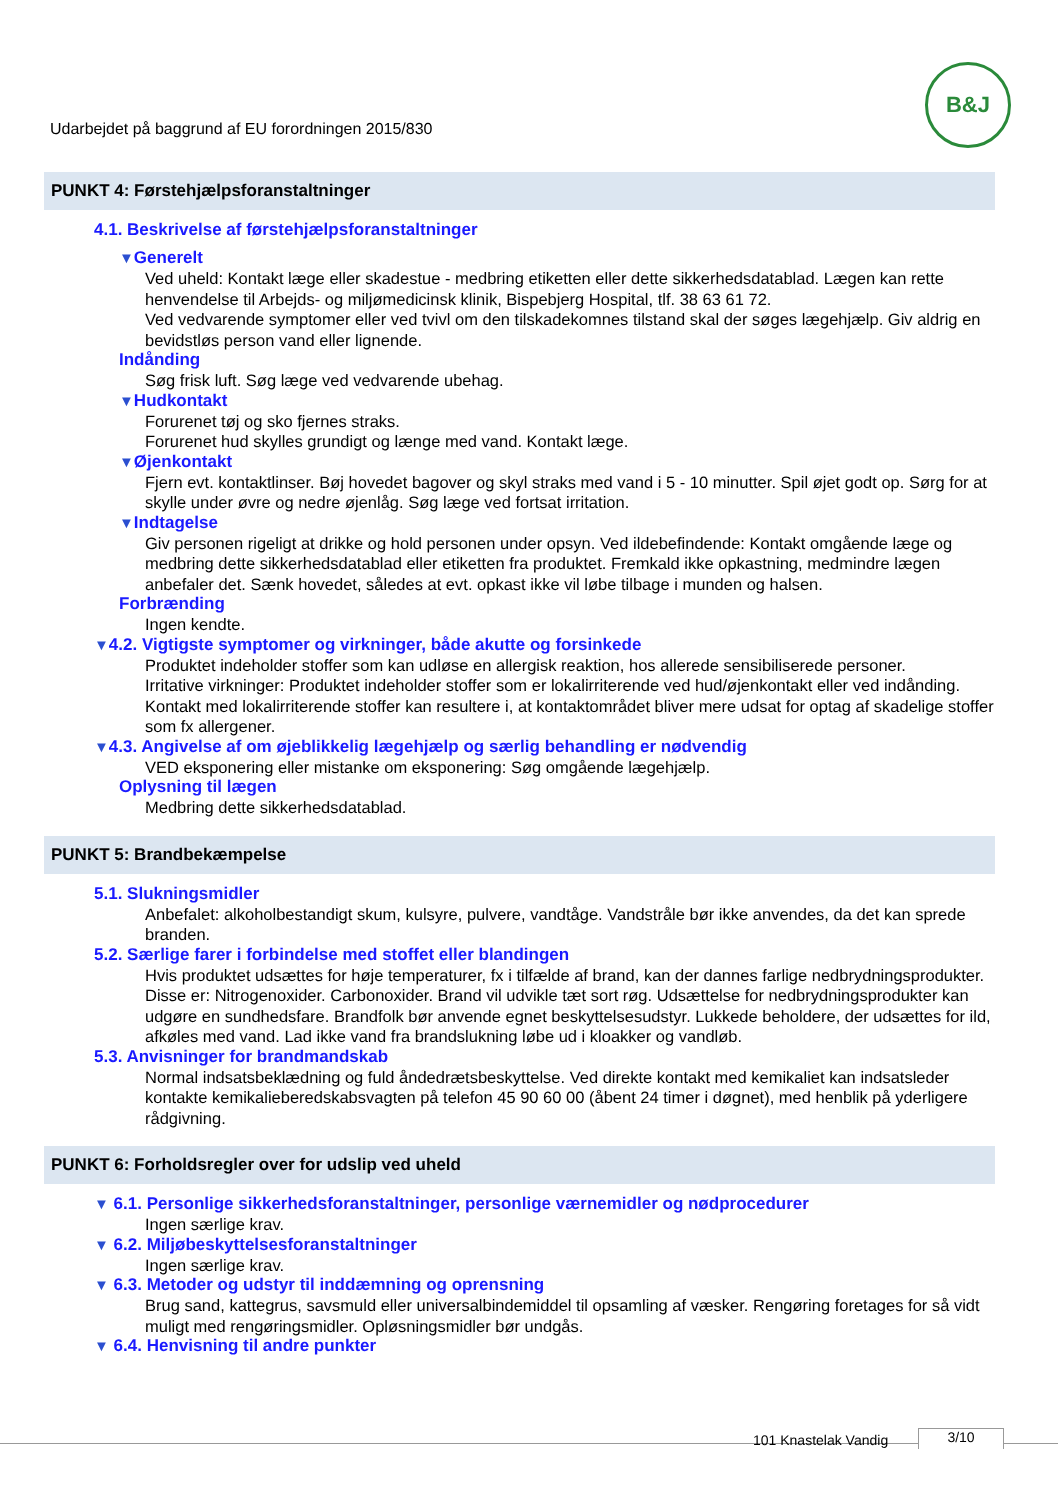B&J
Udarbejdet på baggrund af EU forordningen 2015/830
PUNKT 4: Førstehjælpsforanstaltninger
4.1. Beskrivelse af førstehjælpsforanstaltninger
▼Generelt
Ved uheld: Kontakt læge eller skadestue - medbring etiketten eller dette sikkerhedsdatablad. Lægen kan rette henvendelse til Arbejds- og miljømedicinsk klinik, Bispebjerg Hospital, tlf. 38 63 61 72.
Ved vedvarende symptomer eller ved tvivl om den tilskadekomnes tilstand skal der søges lægehjælp. Giv aldrig en bevidstløs person vand eller lignende.
Indånding
Søg frisk luft. Søg læge ved vedvarende ubehag.
▼Hudkontakt
Forurenet tøj og sko fjernes straks.
Forurenet hud skylles grundigt og længe med vand. Kontakt læge.
▼Øjenkontakt
Fjern evt. kontaktlinser. Bøj hovedet bagover og skyl straks med vand i 5 - 10 minutter. Spil øjet godt op. Sørg for at skylle under øvre og nedre øjenlåg. Søg læge ved fortsat irritation.
▼Indtagelse
Giv personen rigeligt at drikke og hold personen under opsyn. Ved ildebefindende: Kontakt omgående læge og medbring dette sikkerhedsdatablad eller etiketten fra produktet. Fremkald ikke opkastning, medmindre lægen anbefaler det. Sænk hovedet, således at evt. opkast ikke vil løbe tilbage i munden og halsen.
Forbrænding
Ingen kendte.
▼4.2. Vigtigste symptomer og virkninger, både akutte og forsinkede
Produktet indeholder stoffer som kan udløse en allergisk reaktion, hos allerede sensibiliserede personer.
Irritative virkninger: Produktet indeholder stoffer som er lokalirriterende ved hud/øjenkontakt eller ved indånding. Kontakt med lokalirriterende stoffer kan resultere i, at kontaktområdet bliver mere udsat for optag af skadelige stoffer som fx allergener.
▼4.3. Angivelse af om øjeblikkelig lægehjælp og særlig behandling er nødvendig
VED eksponering eller mistanke om eksponering: Søg omgående lægehjælp.
Oplysning til lægen
Medbring dette sikkerhedsdatablad.
PUNKT 5: Brandbekæmpelse
5.1. Slukningsmidler
Anbefalet: alkoholbestandigt skum, kulsyre, pulvere, vandtåge. Vandstråle bør ikke anvendes, da det kan sprede branden.
5.2. Særlige farer i forbindelse med stoffet eller blandingen
Hvis produktet udsættes for høje temperaturer, fx i tilfælde af brand, kan der dannes farlige nedbrydningsprodukter. Disse er: Nitrogenoxider. Carbonoxider. Brand vil udvikle tæt sort røg. Udsættelse for nedbrydningsprodukter kan udgøre en sundhedsfare. Brandfolk bør anvende egnet beskyttelsesudstyr. Lukkede beholdere, der udsættes for ild, afkøles med vand. Lad ikke vand fra brandslukning løbe ud i kloakker og vandløb.
5.3. Anvisninger for brandmandskab
Normal indsatsbeklædning og fuld åndedrætsbeskyttelse. Ved direkte kontakt med kemikaliet kan indsatsleder kontakte kemikalieberedskabsvagten på telefon 45 90 60 00 (åbent 24 timer i døgnet), med henblik på yderligere rådgivning.
PUNKT 6: Forholdsregler over for udslip ved uheld
▼ 6.1. Personlige sikkerhedsforanstaltninger, personlige værnemidler og nødprocedurer
Ingen særlige krav.
▼ 6.2. Miljøbeskyttelsesforanstaltninger
Ingen særlige krav.
▼ 6.3. Metoder og udstyr til inddæmning og oprensning
Brug sand, kattegrus, savsmuld eller universalbindemiddel til opsamling af væsker. Rengøring foretages for så vidt muligt med rengøringsmidler. Opløsningsmidler bør undgås.
▼ 6.4. Henvisning til andre punkter
101 Knastelak Vandig 3/10